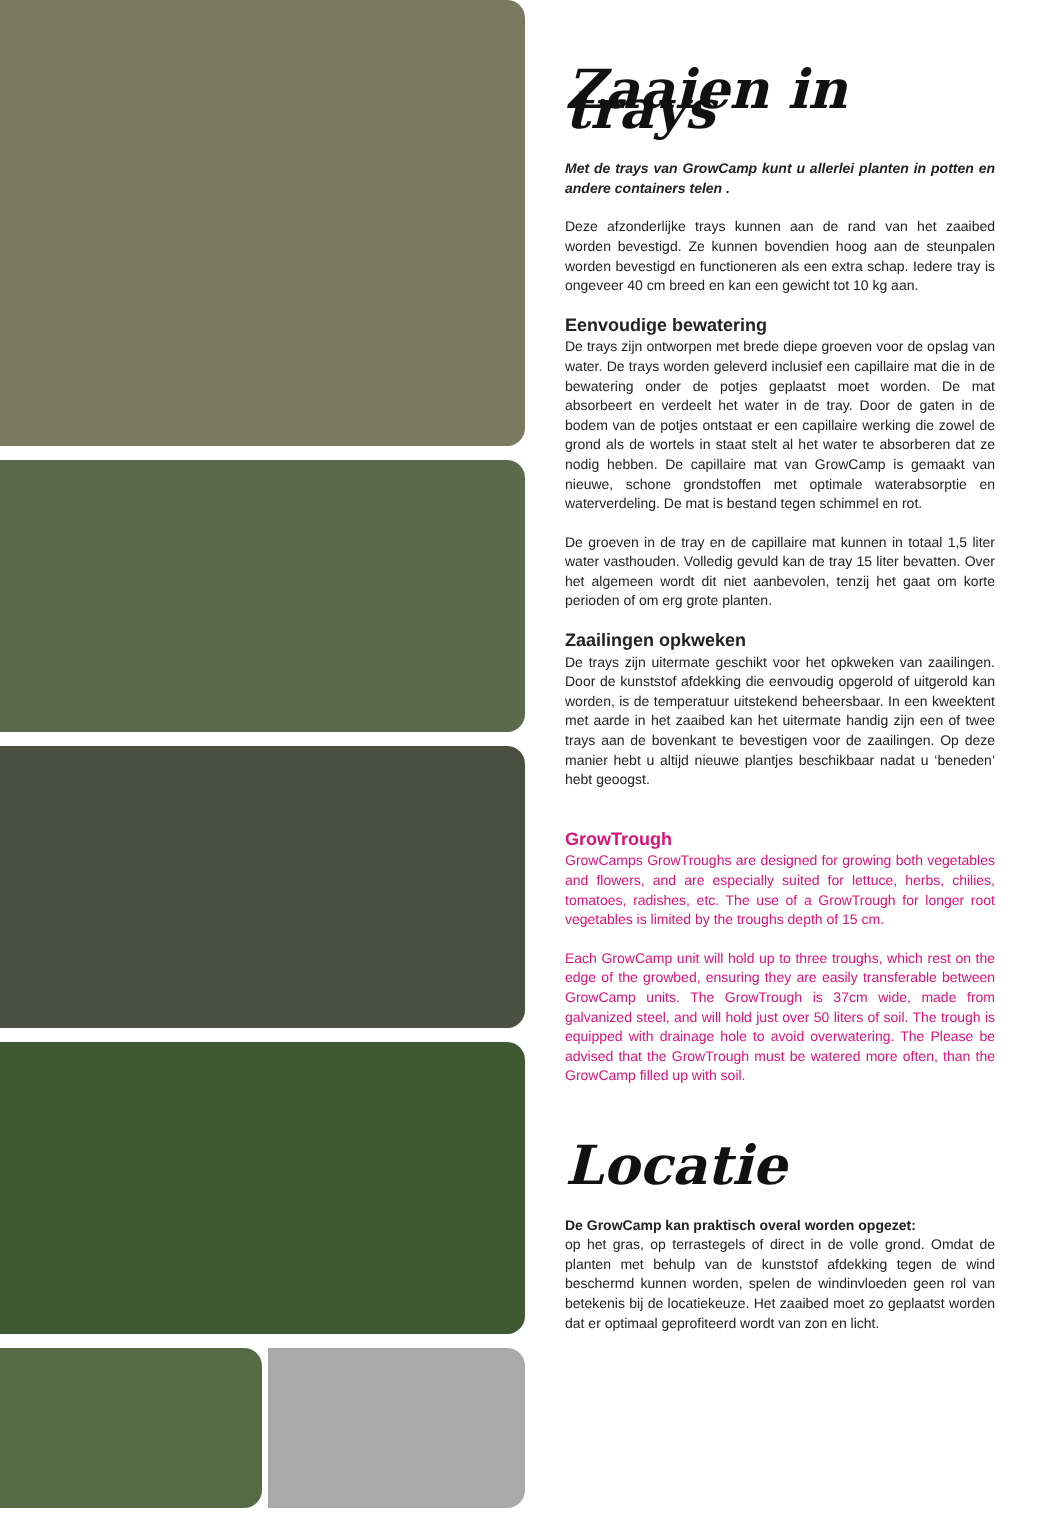Zaaien in trays
Met de trays van GrowCamp kunt u allerlei planten in potten en andere containers telen .
Deze afzonderlijke trays kunnen aan de rand van het zaaibed worden bevestigd. Ze kunnen bovendien hoog aan de steunpalen worden bevestigd en functioneren als een extra schap. Iedere tray is ongeveer 40 cm breed en kan een gewicht tot 10 kg aan.
Eenvoudige bewatering
De trays zijn ontworpen met brede diepe groeven voor de opslag van water. De trays worden geleverd inclusief een capillaire mat die in de bewatering onder de potjes geplaatst moet worden. De mat absorbeert en verdeelt het water in de tray. Door de gaten in de bodem van de potjes ontstaat er een capillaire werking die zowel de grond als de wortels in staat stelt al het water te absorberen dat ze nodig hebben. De capillaire mat van GrowCamp is gemaakt van nieuwe, schone grondstoffen met optimale waterabsorptie en waterverdeling. De mat is bestand tegen schimmel en rot.
De groeven in de tray en de capillaire mat kunnen in totaal 1,5 liter water vasthouden. Volledig gevuld kan de tray 15 liter bevatten. Over het algemeen wordt dit niet aanbevolen, tenzij het gaat om korte perioden of om erg grote planten.
Zaailingen opkweken
De trays zijn uitermate geschikt voor het opkweken van zaailingen. Door de kunststof afdekking die eenvoudig opgerold of uitgerold kan worden, is de temperatuur uitstekend beheersbaar. In een kweektent met aarde in het zaaibed kan het uitermate handig zijn een of twee trays aan de bovenkant te bevestigen voor de zaailingen. Op deze manier hebt u altijd nieuwe plantjes beschikbaar nadat u ‘beneden’ hebt geoogst.
GrowTrough
GrowCamps GrowTroughs are designed for growing both vegetables and flowers, and are especially suited for lettuce, herbs, chilies, tomatoes, radishes, etc. The use of a GrowTrough for longer root vegetables is limited by the troughs depth of 15 cm.
Each GrowCamp unit will hold up to three troughs, which rest on the edge of the growbed, ensuring they are easily transferable between GrowCamp units. The GrowTrough is 37cm wide, made from galvanized steel, and will hold just over 50 liters of soil. The trough is equipped with drainage hole to avoid overwatering. The Please be advised that the GrowTrough must be watered more often, than the GrowCamp filled up with soil.
Locatie
De GrowCamp kan praktisch overal worden opgezet:
op het gras, op terrastegels of direct in de volle grond. Omdat de planten met behulp van de kunststof afdekking tegen de wind beschermd kunnen worden, spelen de windinvloeden geen rol van betekenis bij de locatiekeuze. Het zaaibed moet zo geplaatst worden dat er optimaal geprofiteerd wordt van zon en licht.